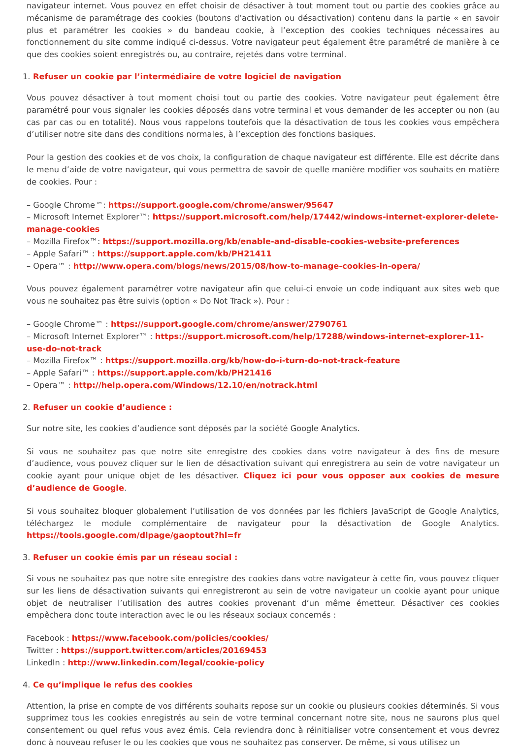navigateur internet. Vous pouvez en effet choisir de désactiver à tout moment tout ou partie des cookies grâce au mécanisme de paramétrage des cookies (boutons d’activation ou désactivation) contenu dans la partie « en savoir plus et paramétrer les cookies » du bandeau cookie, à l’exception des cookies techniques nécessaires au fonctionnement du site comme indiqué ci-dessus. Votre navigateur peut également être paramétré de manière à ce que des cookies soient enregistrés ou, au contraire, rejetés dans votre terminal.
1. Refuser un cookie par l’intermédiaire de votre logiciel de navigation
Vous pouvez désactiver à tout moment choisi tout ou partie des cookies. Votre navigateur peut également être paramétré pour vous signaler les cookies déposés dans votre terminal et vous demander de les accepter ou non (au cas par cas ou en totalité). Nous vous rappelons toutefois que la désactivation de tous les cookies vous empêchera d’utiliser notre site dans des conditions normales, à l’exception des fonctions basiques.
Pour la gestion des cookies et de vos choix, la configuration de chaque navigateur est différente. Elle est décrite dans le menu d’aide de votre navigateur, qui vous permettra de savoir de quelle manière modifier vos souhaits en matière de cookies. Pour :
– Google Chrome™: https://support.google.com/chrome/answer/95647
– Microsoft Internet Explorer™: https://support.microsoft.com/help/17442/windows-internet-explorer-delete-manage-cookies
– Mozilla Firefox™: https://support.mozilla.org/kb/enable-and-disable-cookies-website-preferences
– Apple Safari™ : https://support.apple.com/kb/PH21411
– Opera™ : http://www.opera.com/blogs/news/2015/08/how-to-manage-cookies-in-opera/
Vous pouvez également paramétrer votre navigateur afin que celui-ci envoie un code indiquant aux sites web que vous ne souhaitez pas être suivis (option « Do Not Track »). Pour :
– Google Chrome™ : https://support.google.com/chrome/answer/2790761
– Microsoft Internet Explorer™ : https://support.microsoft.com/help/17288/windows-internet-explorer-11-use-do-not-track
– Mozilla Firefox™ : https://support.mozilla.org/kb/how-do-i-turn-do-not-track-feature
– Apple Safari™ : https://support.apple.com/kb/PH21416
– Opera™ : http://help.opera.com/Windows/12.10/en/notrack.html
2. Refuser un cookie d’audience :
Sur notre site, les cookies d’audience sont déposés par la société Google Analytics.
Si vous ne souhaitez pas que notre site enregistre des cookies dans votre navigateur à des fins de mesure d’audience, vous pouvez cliquer sur le lien de désactivation suivant qui enregistrera au sein de votre navigateur un cookie ayant pour unique objet de les désactiver. Cliquez ici pour vous opposer aux cookies de mesure d’audience de Google.
Si vous souhaitez bloquer globalement l’utilisation de vos données par les fichiers JavaScript de Google Analytics, téléchargez le module complémentaire de navigateur pour la désactivation de Google Analytics. https://tools.google.com/dlpage/gaoptout?hl=fr
3. Refuser un cookie émis par un réseau social :
Si vous ne souhaitez pas que notre site enregistre des cookies dans votre navigateur à cette fin, vous pouvez cliquer sur les liens de désactivation suivants qui enregistreront au sein de votre navigateur un cookie ayant pour unique objet de neutraliser l’utilisation des autres cookies provenant d’un même émetteur. Désactiver ces cookies empêchera donc toute interaction avec le ou les réseaux sociaux concernés :
Facebook : https://www.facebook.com/policies/cookies/
Twitter : https://support.twitter.com/articles/20169453
LinkedIn : http://www.linkedin.com/legal/cookie-policy
4. Ce qu’implique le refus des cookies
Attention, la prise en compte de vos différents souhaits repose sur un cookie ou plusieurs cookies déterminés. Si vous supprimez tous les cookies enregistrés au sein de votre terminal concernant notre site, nous ne saurons plus quel consentement ou quel refus vous avez émis. Cela reviendra donc à réinitialiser votre consentement et vous devrez donc à nouveau refuser le ou les cookies que vous ne souhaitez pas conserver. De même, si vous utilisez un